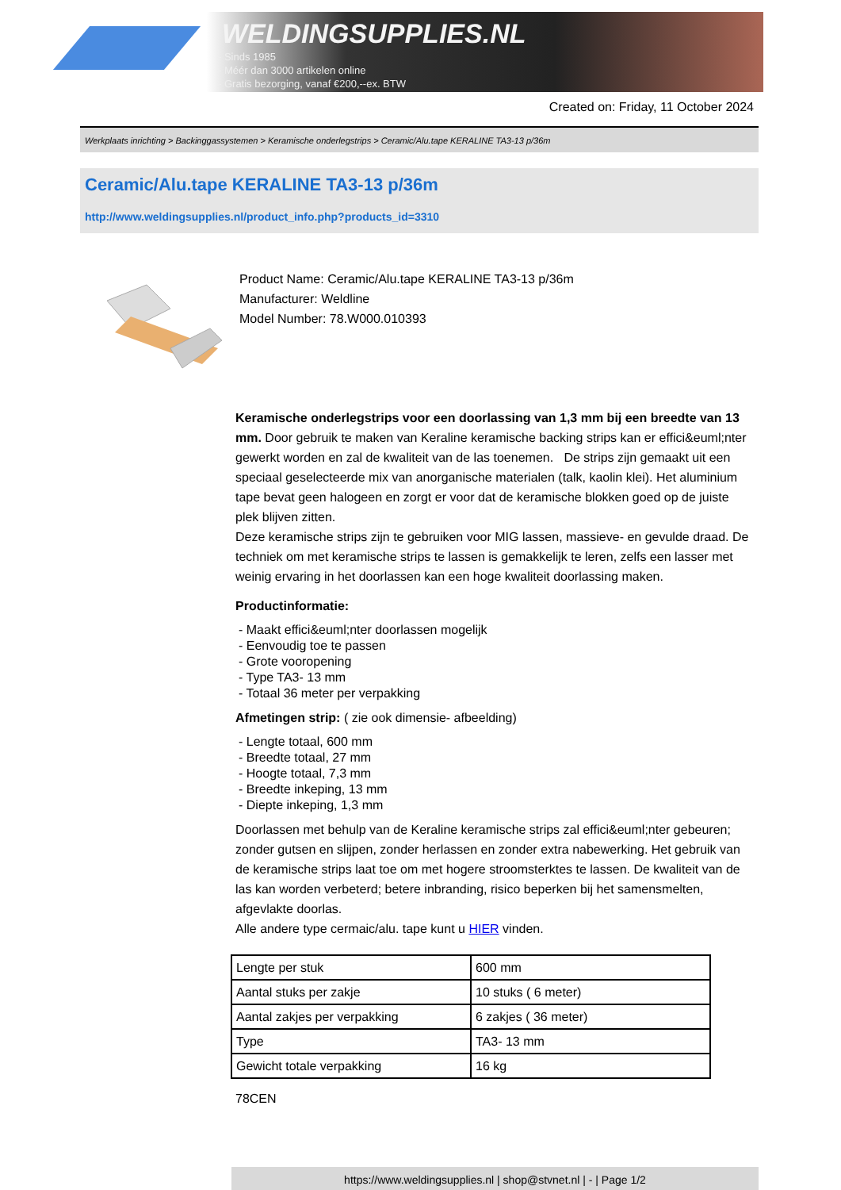WELDINGSUPPLIES.NL
- Sinds 1985
- Méér dan 3000 artikelen online
- Gratis bezorging, vanaf €200,--ex. BTW
Created on: Friday, 11 October 2024
Werkplaats inrichting > Backinggassystemen > Keramische onderlegstrips > Ceramic/Alu.tape KERALINE TA3-13 p/36m
Ceramic/Alu.tape KERALINE TA3-13 p/36m
http://www.weldingsupplies.nl/product_info.php?products_id=3310
Product Name: Ceramic/Alu.tape KERALINE TA3-13 p/36m
Manufacturer: Weldline
Model Number: 78.W000.010393
Keramische onderlegstrips voor een doorlassing van 1,3 mm bij een breedte van 13 mm. Door gebruik te maken van Keraline keramische backing strips kan er effici&euml;nter gewerkt worden en zal de kwaliteit van de las toenemen. De strips zijn gemaakt uit een speciaal geselecteerde mix van anorganische materialen (talk, kaolin klei). Het aluminium tape bevat geen halogeen en zorgt er voor dat de keramische blokken goed op de juiste plek blijven zitten.
Deze keramische strips zijn te gebruiken voor MIG lassen, massieve- en gevulde draad. De techniek om met keramische strips te lassen is gemakkelijk te leren, zelfs een lasser met weinig ervaring in het doorlassen kan een hoge kwaliteit doorlassing maken.
Productinformatie:
- Maakt effici&euml;nter doorlassen mogelijk
- Eenvoudig toe te passen
- Grote vooropening
- Type TA3- 13 mm
- Totaal 36 meter per verpakking
Afmetingen strip: ( zie ook dimensie- afbeelding)
- Lengte totaal, 600 mm
- Breedte totaal, 27 mm
- Hoogte totaal, 7,3 mm
- Breedte inkeping, 13 mm
- Diepte inkeping, 1,3 mm
Doorlassen met behulp van de Keraline keramische strips zal effici&euml;nter gebeuren; zonder gutsen en slijpen, zonder herlassen en zonder extra nabewerking. Het gebruik van de keramische strips laat toe om met hogere stroomsterktes te lassen. De kwaliteit van de las kan worden verbeterd; betere inbranding, risico beperken bij het samensmelten, afgevlakte doorlas.
Alle andere type cermaic/alu. tape kunt u HIER vinden.
| Lengte per stuk | 600 mm |
| Aantal stuks per zakje | 10 stuks ( 6 meter) |
| Aantal zakjes per verpakking | 6 zakjes ( 36 meter) |
| Type | TA3- 13 mm |
| Gewicht totale verpakking | 16 kg |
78CEN
https://www.weldingsupplies.nl | shop@stvnet.nl | - | Page 1/2